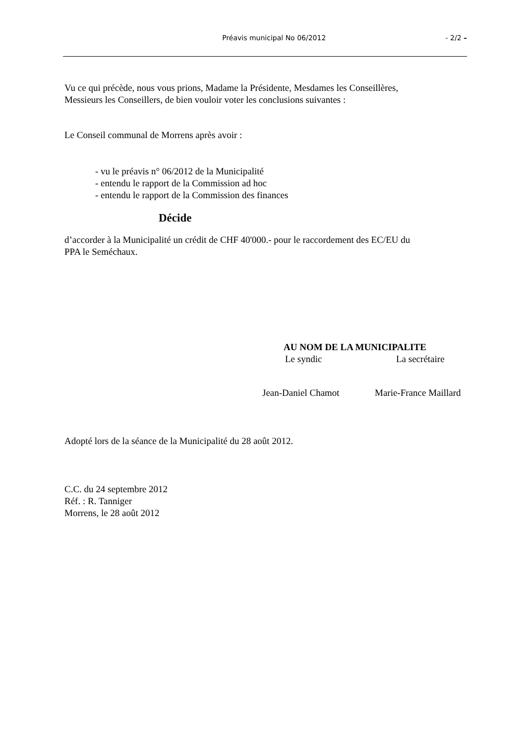Préavis municipal No 06/2012 - 2/2 –
Vu ce qui précède, nous vous prions, Madame la Présidente, Mesdames les Conseillères,
Messieurs les Conseillers, de bien vouloir voter les conclusions suivantes :
Le Conseil communal de Morrens après avoir :
- vu le préavis n° 06/2012 de la Municipalité
- entendu le rapport de la Commission ad hoc
- entendu le rapport de la Commission des finances
Décide
d’accorder à la Municipalité un crédit de CHF 40'000.- pour le raccordement des EC/EU du
PPA le Seméchaux.
AU NOM DE LA MUNICIPALITE
Le syndic La secrétaire
Jean-Daniel Chamot Marie-France Maillard
Adopté lors de la séance de la Municipalité du 28 août 2012.
C.C. du 24 septembre 2012
Réf. : R. Tanniger
Morrens, le 28 août 2012